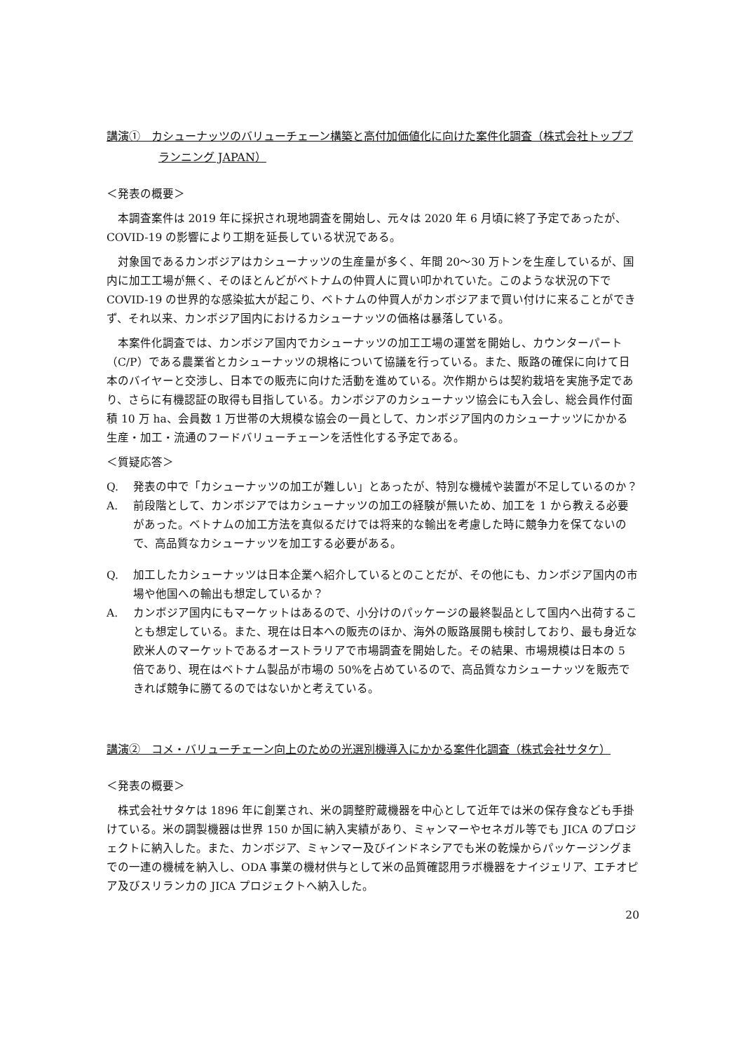講演①　カシューナッツのバリューチェーン構築と高付加価値化に向けた案件化調査（株式会社トッププランニング JAPAN）
＜発表の概要＞
本調査案件は 2019 年に採択され現地調査を開始し、元々は 2020 年 6 月頃に終了予定であったが、COVID-19 の影響により工期を延長している状況である。
対象国であるカンボジアはカシューナッツの生産量が多く、年間 20～30 万トンを生産しているが、国内に加工工場が無く、そのほとんどがベトナムの仲買人に買い叩かれていた。このような状況の下で COVID-19 の世界的な感染拡大が起こり、ベトナムの仲買人がカンボジアまで買い付けに来ることができず、それ以来、カンボジア国内におけるカシューナッツの価格は暴落している。
本案件化調査では、カンボジア国内でカシューナッツの加工工場の運営を開始し、カウンターパート（C/P）である農業省とカシューナッツの規格について協議を行っている。また、販路の確保に向けて日本のバイヤーと交渉し、日本での販売に向けた活動を進めている。次作期からは契約栽培を実施予定であり、さらに有機認証の取得も目指している。カンボジアのカシューナッツ協会にも入会し、総会員作付面積 10 万 ha、会員数 1 万世帯の大規模な協会の一員として、カンボジア国内のカシューナッツにかかる生産・加工・流通のフードバリューチェーンを活性化する予定である。
＜質疑応答＞
Q. 発表の中で「カシューナッツの加工が難しい」とあったが、特別な機械や装置が不足しているのか？
A. 前段階として、カンボジアではカシューナッツの加工の経験が無いため、加工を 1 から教える必要があった。ベトナムの加工方法を真似るだけでは将来的な輸出を考慮した時に競争力を保てないので、高品質なカシューナッツを加工する必要がある。
Q. 加工したカシューナッツは日本企業へ紹介しているとのことだが、その他にも、カンボジア国内の市場や他国への輸出も想定しているか？
A. カンボジア国内にもマーケットはあるので、小分けのパッケージの最終製品として国内へ出荷することも想定している。また、現在は日本への販売のほか、海外の販路展開も検討しており、最も身近な欧米人のマーケットであるオーストラリアで市場調査を開始した。その結果、市場規模は日本の 5 倍であり、現在はベトナム製品が市場の 50%を占めているので、高品質なカシューナッツを販売できれば競争に勝てるのではないかと考えている。
講演②　コメ・バリューチェーン向上のための光選別機導入にかかる案件化調査（株式会社サタケ）
＜発表の概要＞
株式会社サタケは 1896 年に創業され、米の調整貯蔵機器を中心として近年では米の保存食なども手掛けている。米の調製機器は世界 150 か国に納入実績があり、ミャンマーやセネガル等でも JICA のプロジェクトに納入した。また、カンボジア、ミャンマー及びインドネシアでも米の乾燥からパッケージングまでの一連の機械を納入し、ODA 事業の機材供与として米の品質確認用ラボ機器をナイジェリア、エチオピア及びスリランカの JICA プロジェクトへ納入した。
20